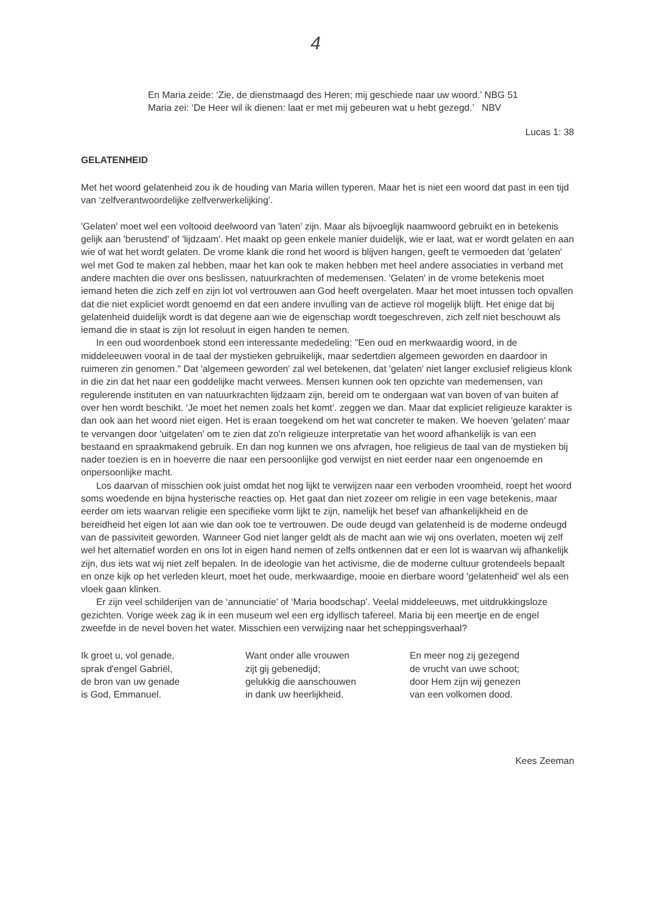4
En Maria zeide: ‘Zie, de dienstmaagd des Heren; mij geschiede naar uw woord.’ NBG 51
Maria zei: ‘De Heer wil ik dienen: laat er met mij gebeuren wat u hebt gezegd.’ NBV
Lucas 1: 38
GELATENHEID
Met het woord gelatenheid zou ik de houding van Maria willen typeren. Maar het is niet een woord dat past in een tijd van ‘zelfverantwoordelijke zelfverwerkelijking’.
'Gelaten' moet wel een voltooid deelwoord van 'laten' zijn. Maar als bijvoeglijk naamwoord gebruikt en in betekenis gelijk aan 'berustend' of 'lijdzaam'. Het maakt op geen enkele manier duidelijk, wie er laat, wat er wordt gelaten en aan wie of wat het wordt gelaten. De vrome klank die rond het woord is blijven hangen, geeft te vermoeden dat 'gelaten' wel met God te maken zal hebben, maar het kan ook te maken hebben met heel andere associaties in verband met andere machten die over ons beslissen, natuurkrachten of medemensen. 'Gelaten' in de vrome betekenis moet iemand heten die zich zelf en zijn lot vol vertrouwen aan God heeft overgelaten. Maar het moet intussen toch opvallen dat die niet expliciet wordt genoemd en dat een andere invulling van de actieve rol mogelijk blijft. Het enige dat bij gelatenheid duidelijk wordt is dat degene aan wie de eigenschap wordt toegeschreven, zich zelf niet beschouwt als iemand die in staat is zijn lot resoluut in eigen handen te nemen.
In een oud woordenboek stond een interessante mededeling: "Een oud en merkwaardig woord, in de middeleeuwen vooral in de taal der mystieken gebruikelijk, maar sedertdien algemeen geworden en daardoor in ruimeren zin genomen." Dat 'algemeen geworden' zal wel betekenen, dat 'gelaten' niet langer exclusief religieus klonk in die zin dat het naar een goddelijke macht verwees. Mensen kunnen ook ten opzichte van medemensen, van regulerende instituten en van natuurkrachten lijdzaam zijn, bereid om te ondergaan wat van boven of van buiten af over hen wordt beschikt. ‘Je moet het nemen zoals het komt’. zeggen we dan. Maar dat expliciet religieuze karakter is dan ook aan het woord niet eigen. Het is eraan toegekend om het wat concreter te maken. We hoeven 'gelaten' maar te vervangen door 'uitgelaten' om te zien dat zo'n religieuze interpretatie van het woord afhankelijk is van een bestaand en spraakmakend gebruik. En dan nog kunnen we ons afvragen, hoe religieus de taal van de mystieken bij nader toezien is en in hoeverre die naar een persoonlijke god verwijst en niet eerder naar een ongenoemde en onpersoonlijke macht.
Los daarvan of misschien ook juist omdat het nog lijkt te verwijzen naar een verboden vroomheid, roept het woord soms woedende en bijna hysterische reacties op. Het gaat dan niet zozeer om religie in een vage betekenis, maar eerder om iets waarvan religie een specifieke vorm lijkt te zijn, namelijk het besef van afhankelijkheid en de bereidheid het eigen lot aan wie dan ook toe te vertrouwen. De oude deugd van gelatenheid is de moderne ondeugd van de passiviteit geworden. Wanneer God niet langer geldt als de macht aan wie wij ons overlaten, moeten wij zelf wel het alternatief worden en ons lot in eigen hand nemen of zelfs ontkennen dat er een lot is waarvan wij afhankelijk zijn, dus iets wat wij niet zelf bepalen. In de ideologie van het activisme, die de moderne cultuur grotendeels bepaalt en onze kijk op het verleden kleurt, moet het oude, merkwaardige, mooie en dierbare woord 'gelatenheid' wel als een vloek gaan klinken.
Er zijn veel schilderijen van de ‘annunciatie’ of ‘Maria boodschap’. Veelal middeleeuws, met uitdrukkingsloze gezichten. Vorige week zag ik in een museum wel een erg idyllisch tafereel. Maria bij een meertje en de engel zweefde in de nevel boven het water. Misschien een verwijzing naar het scheppingsverhaal?
Ik groet u, vol genade,
sprak d'engel Gabriël,
de bron van uw genade
is God, Emmanuel.
Want onder alle vrouwen
zijt gij gebenedijd;
gelukkig die aanschouwen
in dank uw heerlijkheid.
En meer nog zij gezegend
de vrucht van uwe schoot;
door Hem zijn wij genezen
van een volkomen dood.
Kees Zeeman